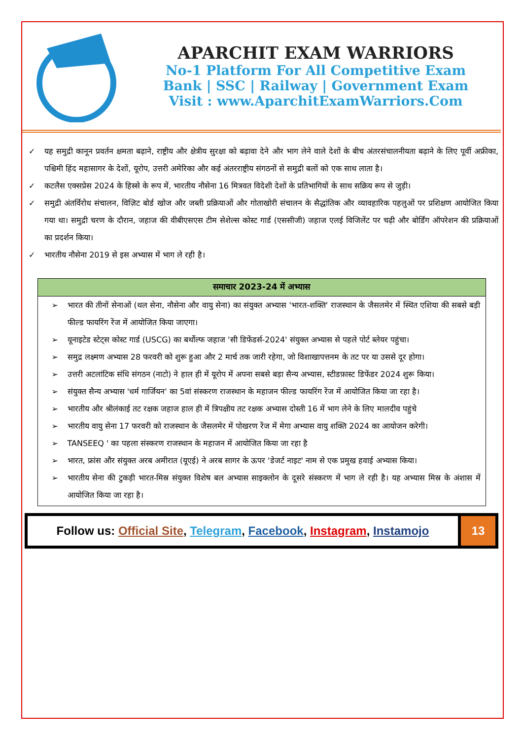APARCHIT EXAM WARRIORS
No-1 Platform For All Competitive Exam
Bank | SSC | Railway | Government Exam
Visit : www.AparchitExamWarriors.Com
✓ यह समुद्री कानून प्रवर्तन क्षमता बढ़ाने, राष्ट्रीय और क्षेत्रीय सुरक्षा को बढ़ावा देने और भाग लेने वाले देशों के बीच अंतरसंचालनीयता बढ़ाने के लिए पूर्वी अफ्रीका, पश्चिमी हिंद महासागर के देशों, यूरोप, उत्तरी अमेरिका और कई अंतरराष्ट्रीय संगठनों से समुद्री बलों को एक साथ लाता है।
✓ कटलैस एक्सप्रेस 2024 के हिस्से के रूप में, भारतीय नौसेना 16 मित्रवत विदेशी देशों के प्रतिभागियों के साथ सक्रिय रूप से जुड़ी।
✓ समुद्री अंतर्विरोध संचालन, विज़िट बोर्ड खोज और जब्ती प्रक्रियाओं और गोताखोरी संचालन के सैद्धांतिक और व्यावहारिक पहलुओं पर प्रशिक्षण आयोजित किया गया था। समुद्री चरण के दौरान, जहाज की वीबीएसएस टीम सेशेल्स कोस्ट गार्ड (एससीजी) जहाज एलई विजिलेंट पर चढ़ी और बोर्डिंग ऑपरेशन की प्रक्रियाओं का प्रदर्शन किया।
✓ भारतीय नौसेना 2019 से इस अभ्यास में भाग ले रही है।
| समाचार 2023-24 में अभ्यास |
| --- |
| ➢ भारत की तीनों सेनाओं (थल सेना, नौसेना और वायु सेना) का संयुक्त अभ्यास 'भारत-शक्ति' राजस्थान के जैसलमेर में स्थित एशिया की सबसे बड़ी फील्ड फायरिंग रेंज में आयोजित किया जाएगा। ➢ यूनाइटेड स्टेट्स कोस्ट गार्ड (USCG) का बर्थोल्फ जहाज 'सी डिफेंडर्स-2024' संयुक्त अभ्यास से पहले पोर्ट ब्लेयर पहुंचा। ➢ समुद्र लक्ष्मण अभ्यास 28 फरवरी को शुरू हुआ और 2 मार्च तक जारी रहेगा, जो विशाखापत्तनम के तट पर या उससे दूर होगा। ➢ उत्तरी अटलांटिक संधि संगठन (नाटो) ने हाल ही में यूरोप में अपना सबसे बड़ा सैन्य अभ्यास, स्टीडफ़ास्ट डिफेंडर 2024 शुरू किया। ➢ संयुक्त सैन्य अभ्यास 'धर्म गार्जियन' का 5वां संस्करण राजस्थान के महाजन फील्ड फायरिंग रेंज में आयोजित किया जा रहा है। ➢ भारतीय और श्रीलंकाई तट रक्षक जहाज हाल ही में त्रिपक्षीय तट रक्षक अभ्यास दोस्ती 16 में भाग लेने के लिए मालदीव पहुंचे ➢ भारतीय वायु सेना 17 फरवरी को राजस्थान के जैसलमेर में पोखरण रेंज में मेगा अभ्यास वायु शक्ति 2024 का आयोजन करेगी। ➢ TANSEEQ ' का पहला संस्करण राजस्थान के महाजन में आयोजित किया जा रहा है ➢ भारत, फ्रांस और संयुक्त अरब अमीरात (यूएई) ने अरब सागर के ऊपर 'डेजर्ट नाइट' नाम से एक प्रमुख हवाई अभ्यास किया। ➢ भारतीय सेना की टुकड़ी भारत-मिस्र संयुक्त विशेष बल अभ्यास साइक्लोन के दूसरे संस्करण में भाग ले रही है। यह अभ्यास मिस्र के अंशास में आयोजित किया जा रहा है। |
Follow us: Official Site, Telegram, Facebook, Instagram, Instamojo
13